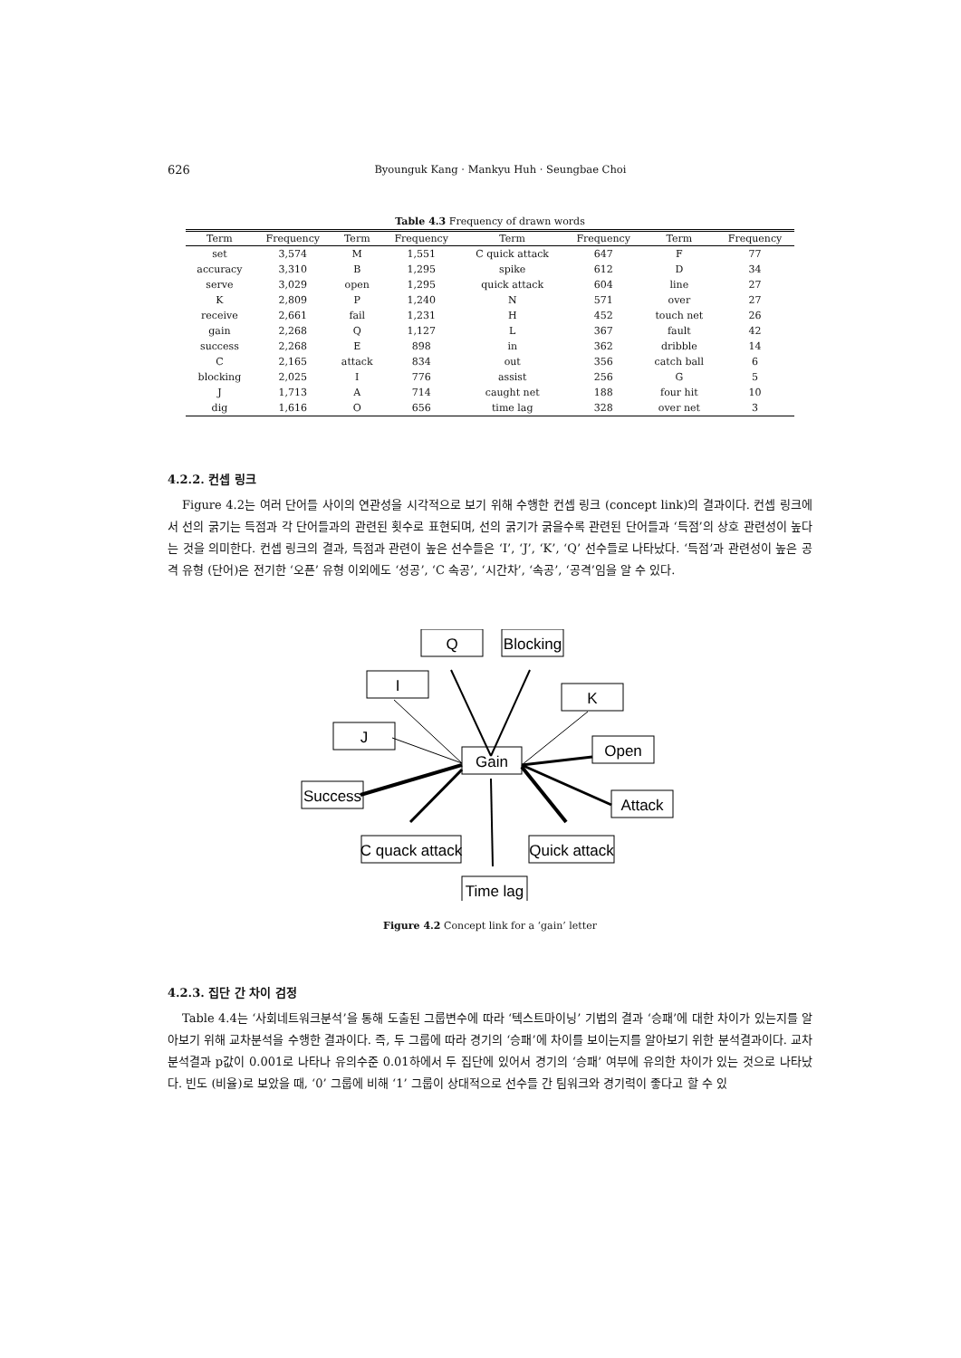626
Byounguk Kang · Mankyu Huh · Seungbae Choi
Table 4.3 Frequency of drawn words
| Term | Frequency | Term | Frequency | Term | Frequency | Term | Frequency |
| --- | --- | --- | --- | --- | --- | --- | --- |
| set | 3,574 | M | 1,551 | C quick attack | 647 | F | 77 |
| accuracy | 3,310 | B | 1,295 | spike | 612 | D | 34 |
| serve | 3,029 | open | 1,295 | quick attack | 604 | line | 27 |
| K | 2,809 | P | 1,240 | N | 571 | over | 27 |
| receive | 2,661 | fail | 1,231 | H | 452 | touch net | 26 |
| gain | 2,268 | Q | 1,127 | L | 367 | fault | 42 |
| success | 2,268 | E | 898 | in | 362 | dribble | 14 |
| C | 2,165 | attack | 834 | out | 356 | catch ball | 6 |
| blocking | 2,025 | I | 776 | assist | 256 | G | 5 |
| J | 1,713 | A | 714 | caught net | 188 | four hit | 10 |
| dig | 1,616 | O | 656 | time lag | 328 | over net | 3 |
4.2.2. 컨셉 링크
Figure 4.2는 여러 단어들 사이의 연관성을 시각적으로 보기 위해 수행한 컨셉 링크 (concept link)의 결과이다. 컨셉 링크에서 선의 굵기는 득점과 각 단어들과의 관련된 횟수로 표현되며, 선의 굵기가 굵을수록 관련된 단어들과 ‘득점’의 상호 관련성이 높다는 것을 의미한다. 컨셉 링크의 결과, 득점과 관련이 높은 선수들은 ‘I’, ‘J’, ‘K’, ‘Q’ 선수들로 나타났다. ‘득점’과 관련성이 높은 공격 유형 (단어)은 전기한 ‘오픈’ 유형 이외에도 ‘성공’, ‘C 속공’, ‘시간차’, ‘속공’, ‘공격’임을 알 수 있다.
Q
Blocking
I
K
J
Gain
Open
Success
Attack
C quack attack
Quick attack
Time lag
Figure 4.2 Concept link for a ‘gain’ letter
4.2.3. 집단 간 차이 검정
Table 4.4는 ‘사회네트워크분석’을 통해 도출된 그룹변수에 따라 ‘텍스트마이닝’ 기법의 결과 ‘승패’에 대한 차이가 있는지를 알아보기 위해 교차분석을 수행한 결과이다. 즉, 두 그룹에 따라 경기의 ‘승패’에 차이를 보이는지를 알아보기 위한 분석결과이다. 교차분석결과 p값이 0.001로 나타나 유의수준 0.01하에서 두 집단에 있어서 경기의 ‘승패’ 여부에 유의한 차이가 있는 것으로 나타났다. 빈도 (비율)로 보았을 때, ‘0’ 그룹에 비해 ‘1’ 그룹이 상대적으로 선수들 간 팀워크와 경기력이 좋다고 할 수 있